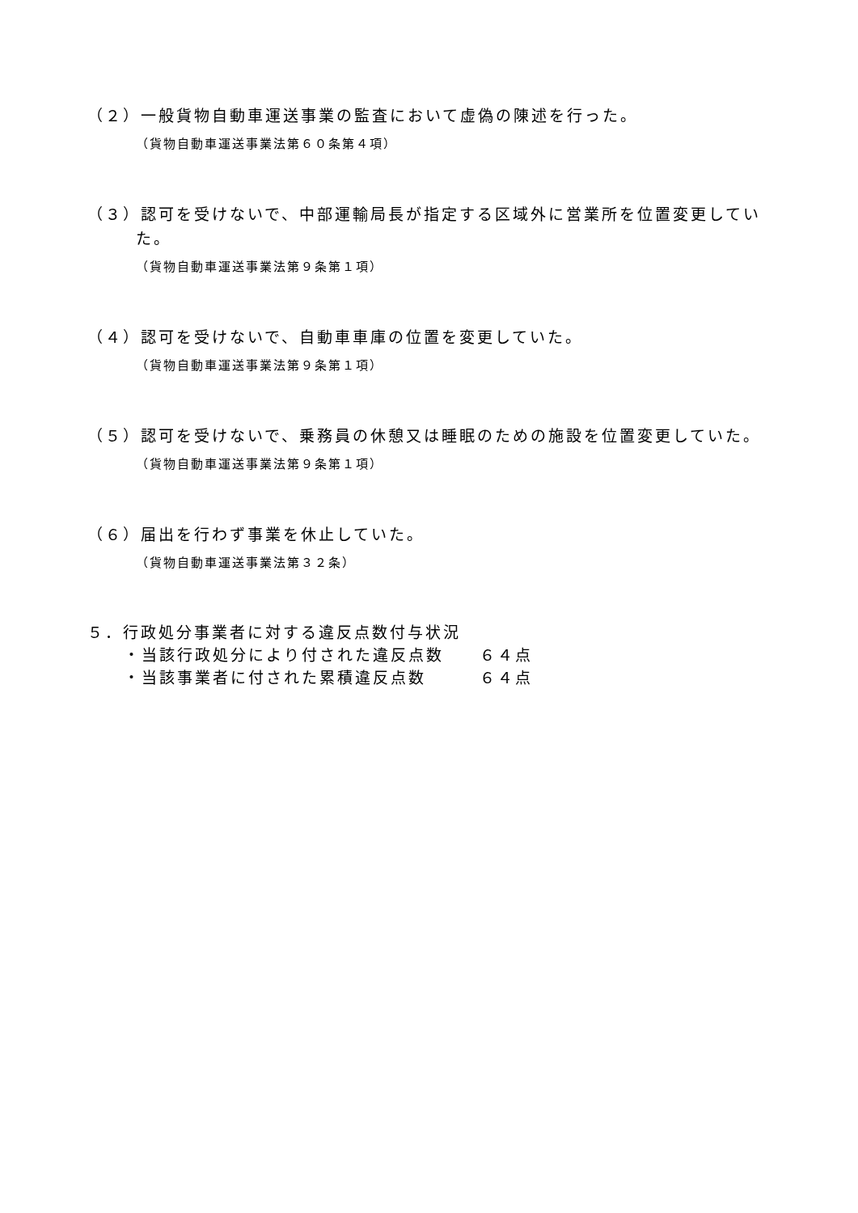（２）一般貨物自動車運送事業の監査において虚偽の陳述を行った。
（貨物自動車運送事業法第６０条第４項）
（３）認可を受けないで、中部運輸局長が指定する区域外に営業所を位置変更してい
た。
（貨物自動車運送事業法第９条第１項）
（４）認可を受けないで、自動車車庫の位置を変更していた。
（貨物自動車運送事業法第９条第１項）
（５）認可を受けないで、乗務員の休憩又は睡眠のための施設を位置変更していた。
（貨物自動車運送事業法第９条第１項）
（６）届出を行わず事業を休止していた。
（貨物自動車運送事業法第３２条）
５．行政処分事業者に対する違反点数付与状況
・当該行政処分により付された違反点数 ６４点
・当該事業者に付された累積違反点数 ６４点